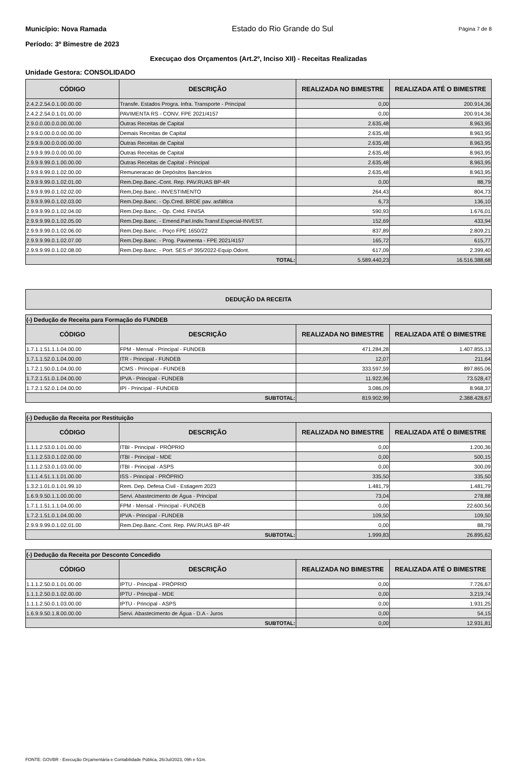Município: Nova Ramada Estado do Rio Grande do Sul Página 7 de 8
Período: 3º Bimestre de 2023
Execuçao dos Orçamentos (Art.2º, Inciso XII) - Receitas Realizadas
Unidade Gestora: CONSOLIDADO
| CÓDIGO | DESCRIÇÃO | REALIZADA NO BIMESTRE | REALIZADA ATÉ O BIMESTRE |
| --- | --- | --- | --- |
| 2.4.2.2.54.0.1.00.00.00 | Transfe. Estados Progra. Infra. Transporte - Principal | 0,00 | 200.914,36 |
| 2.4.2.2.54.0.1.01.00.00 | PAVIMENTA RS - CONV. FPE 2021/4157 | 0,00 | 200.914,36 |
| 2.9.0.0.00.0.0.00.00.00 | Outras Receitas de Capital | 2.635,48 | 8.963,95 |
| 2.9.9.0.00.0.0.00.00.00 | Demais Receitas de Capital | 2.635,48 | 8.963,95 |
| 2.9.9.9.00.0.0.00.00.00 | Outras Receitas de Capital | 2.635,48 | 8.963,95 |
| 2.9.9.9.99.0.0.00.00.00 | Outras Receitas de Capital | 2.635,48 | 8.963,95 |
| 2.9.9.9.99.0.1.00.00.00 | Outras Receitas de Capital - Principal | 2.635,48 | 8.963,95 |
| 2.9.9.9.99.0.1.02.00.00 | Remuneracao de Depósitos Bancários | 2.635,48 | 8.963,95 |
| 2.9.9.9.99.0.1.02.01.00 | Rem.Dep.Banc.-Cont. Rep. PAV.RUAS BP-4R | 0,00 | 88,79 |
| 2.9.9.9.99.0.1.02.02.00 | Rem,Dep.Banc.- INVESTIMENTO | 264,43 | 804,73 |
| 2.9.9.9.99.0.1.02.03.00 | Rem.Dep.Banc. - Op.Cred. BRDE pav. asfáltica | 6,73 | 136,10 |
| 2.9.9.9.99.0.1.02.04.00 | Rem.Dep.Banc. - Op. Créd. FINISA | 590,93 | 1.676,01 |
| 2.9.9.9.99.0.1.02.05.00 | Rem.Dep.Banc. - Emend.Parl.Indiv.Transf.Especial-INVEST. | 152,69 | 433,94 |
| 2.9.9.9.99.0.1.02.06.00 | Rem.Dep.Banc. - Poço FPE 1650/22 | 837,89 | 2.809,21 |
| 2.9.9.9.99.0.1.02.07.00 | Rem.Dep.Banc. - Prog. Pavimenta - FPE 2021/4157 | 165,72 | 615,77 |
| 2.9.9.9.99.0.1.02.08.00 | Rem.Dep.Banc. - Port. SES nº 395/2022-Equip.Odont. | 617,09 | 2.399,40 |
| TOTAL: | | 5.589.440,23 | 16.516.388,68 |
DEDUÇÃO DA RECEITA
| (-) Dedução de Receita para Formação do FUNDEB | | | |
| CÓDIGO | DESCRIÇÃO | REALIZADA NO BIMESTRE | REALIZADA ATÉ O BIMESTRE |
| 1.7.1.1.51.1.1.04.00.00 | FPM - Mensal - Principal - FUNDEB | 471.284,28 | 1.407.855,13 |
| 1.7.1.1.52.0.1.04.00.00 | ITR - Principal - FUNDEB | 12,07 | 211,64 |
| 1.7.2.1.50.0.1.04.00.00 | ICMS - Principal - FUNDEB | 333.597,59 | 897.865,06 |
| 1.7.2.1.51.0.1.04.00.00 | IPVA - Principal - FUNDEB | 11.922,96 | 73.528,47 |
| 1.7.2.1.52.0.1.04.00.00 | IPI - Principal - FUNDEB | 3.086,09 | 8.968,37 |
| SUBTOTAL: | | 819.902,99 | 2.388.428,67 |
| (-) Dedução da Receita por Restituição | | | |
| CÓDIGO | DESCRIÇÃO | REALIZADA NO BIMESTRE | REALIZADA ATÉ O BIMESTRE |
| 1.1.1.2.53.0.1.01.00.00 | ITBI - Principal - PRÓPRIO | 0,00 | 1.200,36 |
| 1.1.1.2.53.0.1.02.00.00 | ITBI - Principal - MDE | 0,00 | 500,15 |
| 1.1.1.2.53.0.1.03.00.00 | ITBI - Principal - ASPS | 0,00 | 300,09 |
| 1.1.1.4.51.1.1.01.00.00 | ISS - Principal - PRÓPRIO | 335,50 | 335,50 |
| 1.3.2.1.01.0.1.01.99.10 | Rem. Dep. Defesa Civil - Estiagem 2023 | 1.481,79 | 1.481,79 |
| 1.6.9.9.50.1.1.00.00.00 | Servi. Abastecimento de Água - Principal | 73,04 | 278,88 |
| 1.7.1.1.51.1.1.04.00.00 | FPM - Mensal - Principal - FUNDEB | 0,00 | 22.600,56 |
| 1.7.2.1.51.0.1.04.00.00 | IPVA - Principal - FUNDEB | 109,50 | 109,50 |
| 2.9.9.9.99.0.1.02.01.00 | Rem.Dep.Banc.-Cont. Rep. PAV.RUAS BP-4R | 0,00 | 88,79 |
| SUBTOTAL: | | 1.999,83 | 26.895,62 |
| (-) Dedução da Receita por Desconto Concedido | | | |
| CÓDIGO | DESCRIÇÃO | REALIZADA NO BIMESTRE | REALIZADA ATÉ O BIMESTRE |
| 1.1.1.2.50.0.1.01.00.00 | IPTU - Principal - PRÓPRIO | 0,00 | 7.726,67 |
| 1.1.1.2.50.0.1.02.00.00 | IPTU - Principal - MDE | 0,00 | 3.219,74 |
| 1.1.1.2.50.0.1.03.00.00 | IPTU - Principal - ASPS | 0,00 | 1.931,25 |
| 1.6.9.9.50.1.8.00.00.00 | Servi. Abastecimento de Água - D.A - Juros | 0,00 | 54,15 |
| SUBTOTAL: | | 0,00 | 12.931,81 |
FONTE: GOVBR - Execução Orçamentária e Contabilidade Pública, 26/Jul/2023, 09h e 51m.